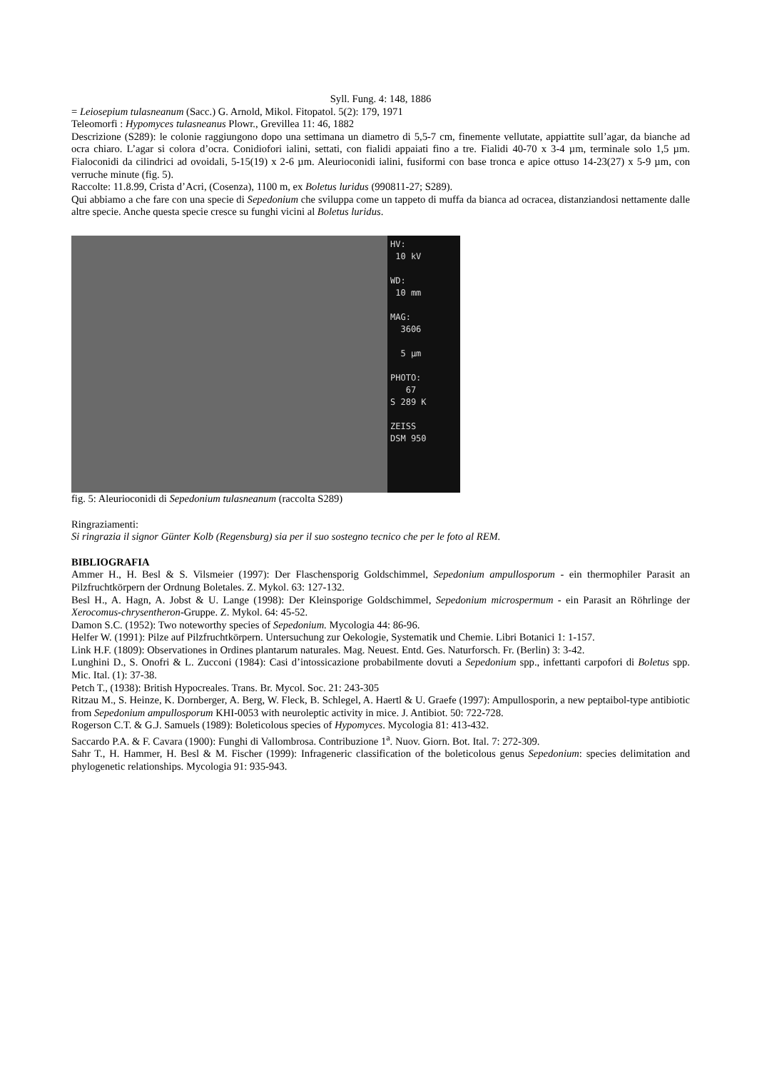Syll. Fung. 4: 148, 1886
= Leiosepium tulasneanum (Sacc.) G. Arnold, Mikol. Fitopatol. 5(2): 179, 1971
Teleomorfi : Hypomyces tulasneanus Plowr., Grevillea 11: 46, 1882
Descrizione (S289): le colonie raggiungono dopo una settimana un diametro di 5,5-7 cm, finemente vellutate, appiattite sull’agar, da bianche ad ocra chiaro. L’agar si colora d’ocra. Conidiofori ialini, settati, con fialidi appaiati fino a tre. Fialidi 40-70 x 3-4 µm, terminale solo 1,5 µm. Fialoconidi da cilindrici ad ovoidali, 5-15(19) x 2-6 µm. Aleurioconidi ialini, fusiformi con base tronca e apice ottuso 14-23(27) x 5-9 µm, con verruche minute (fig. 5).
Raccolte: 11.8.99, Crista d’Acri, (Cosenza), 1100 m, ex Boletus luridus (990811-27; S289).
Qui abbiamo a che fare con una specie di Sepedonium che sviluppa come un tappeto di muffa da bianca ad ocracea, distanziandosi nettamente dalle altre specie. Anche questa specie cresce su funghi vicini al Boletus luridus.
HV:
10 kV
WD:
10 mm
MAG:
3606
5 µm
PHOTO:
67
S 289 K
ZEISS
DSM 950
fig. 5: Aleurioconidi di Sepedonium tulasneanum (raccolta S289)
Ringraziamenti:
Si ringrazia il signor Günter Kolb (Regensburg) sia per il suo sostegno tecnico che per le foto al REM.
BIBLIOGRAFIA
Ammer H., H. Besl & S. Vilsmeier (1997): Der Flaschensporig Goldschimmel, Sepedonium ampullosporum - ein thermophiler Parasit an Pilzfruchtkörpern der Ordnung Boletales. Z. Mykol. 63: 127-132.
Besl H., A. Hagn, A. Jobst & U. Lange (1998): Der Kleinsporige Goldschimmel, Sepedonium microspermum - ein Parasit an Röhrlinge der Xerocomus-chrysentheron-Gruppe. Z. Mykol. 64: 45-52.
Damon S.C. (1952): Two noteworthy species of Sepedonium. Mycologia 44: 86-96.
Helfer W. (1991): Pilze auf Pilzfruchtkörpern. Untersuchung zur Oekologie, Systematik und Chemie. Libri Botanici 1: 1-157.
Link H.F. (1809): Observationes in Ordines plantarum naturales. Mag. Neuest. Entd. Ges. Naturforsch. Fr. (Berlin) 3: 3-42.
Lunghini D., S. Onofri & L. Zucconi (1984): Casi d’intossicazione probabilmente dovuti a Sepedonium spp., infettanti carpofori di Boletus spp. Mic. Ital. (1): 37-38.
Petch T., (1938): British Hypocreales. Trans. Br. Mycol. Soc. 21: 243-305
Ritzau M., S. Heinze, K. Dornberger, A. Berg, W. Fleck, B. Schlegel, A. Haertl & U. Graefe (1997): Ampullosporin, a new peptaibol-type antibiotic from Sepedonium ampullosporum KHI-0053 with neuroleptic activity in mice. J. Antibiot. 50: 722-728.
Rogerson C.T. & G.J. Samuels (1989): Boleticolous species of Hypomyces. Mycologia 81: 413-432.
Saccardo P.A. & F. Cavara (1900): Funghi di Vallombrosa. Contribuzione 1<sup>a</sup>. Nuov. Giorn. Bot. Ital. 7: 272-309.
Sahr T., H. Hammer, H. Besl & M. Fischer (1999): Infrageneric classification of the boleticolous genus Sepedonium: species delimitation and phylogenetic relationships. Mycologia 91: 935-943.